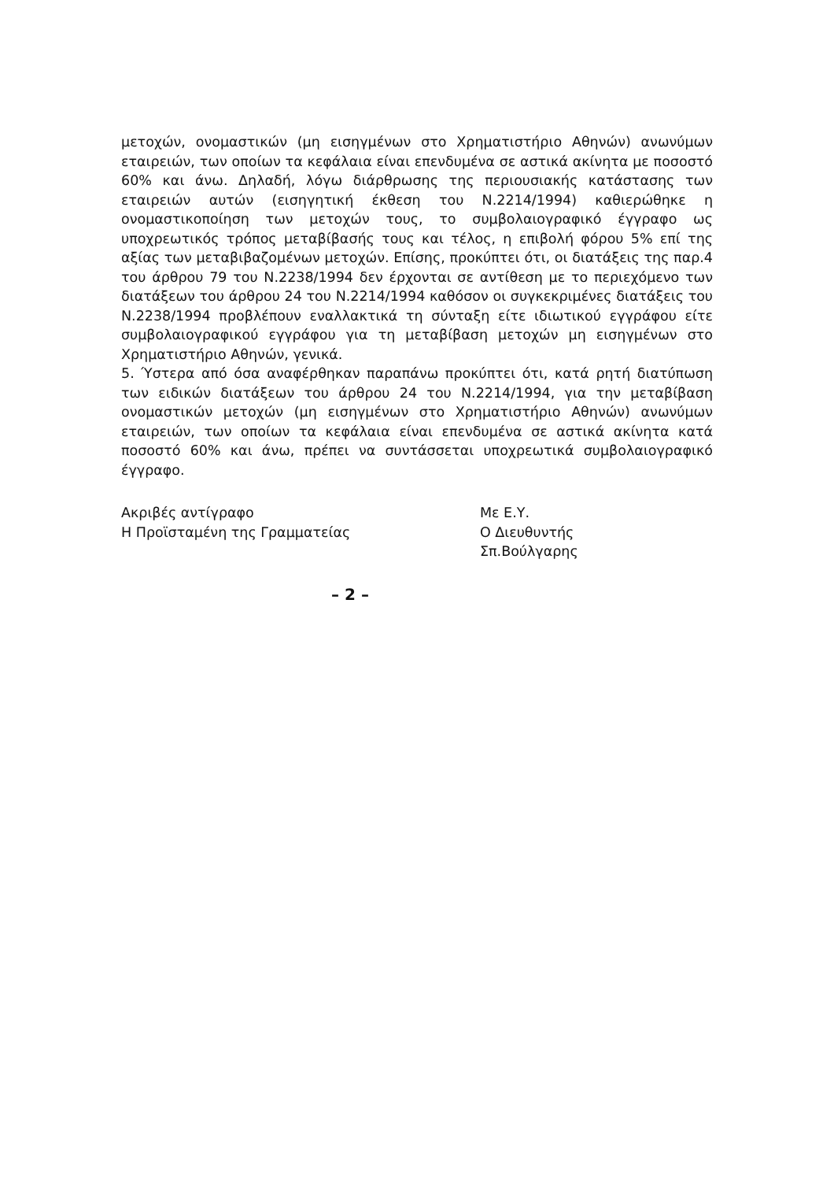μετοχών, ονομαστικών (μη εισηγμένων στο Χρηματιστήριο Αθηνών) ανωνύμων εταιρειών, των οποίων τα κεφάλαια είναι επενδυμένα σε αστικά ακίνητα με ποσοστό 60% και άνω. Δηλαδή, λόγω διάρθρωσης της περιουσιακής κατάστασης των εταιρειών αυτών (εισηγητική έκθεση του Ν.2214/1994) καθιερώθηκε η ονομαστικοποίηση των μετοχών τους, το συμβολαιογραφικό έγγραφο ως υποχρεωτικός τρόπος μεταβίβασής τους και τέλος, η επιβολή φόρου 5% επί της αξίας των μεταβιβαζομένων μετοχών. Επίσης, προκύπτει ότι, οι διατάξεις της παρ.4 του άρθρου 79 του Ν.2238/1994 δεν έρχονται σε αντίθεση με το περιεχόμενο των διατάξεων του άρθρου 24 του Ν.2214/1994 καθόσον οι συγκεκριμένες διατάξεις του Ν.2238/1994 προβλέπουν εναλλακτικά τη σύνταξη είτε ιδιωτικού εγγράφου είτε συμβολαιογραφικού εγγράφου για τη μεταβίβαση μετοχών μη εισηγμένων στο Χρηματιστήριο Αθηνών, γενικά.
5. Ύστερα από όσα αναφέρθηκαν παραπάνω προκύπτει ότι, κατά ρητή διατύπωση των ειδικών διατάξεων του άρθρου 24 του Ν.2214/1994, για την μεταβίβαση ονομαστικών μετοχών (μη εισηγμένων στο Χρηματιστήριο Αθηνών) ανωνύμων εταιρειών, των οποίων τα κεφάλαια είναι επενδυμένα σε αστικά ακίνητα κατά ποσοστό 60% και άνω, πρέπει να συντάσσεται υποχρεωτικά συμβολαιογραφικό έγγραφο.
Ακριβές αντίγραφο
Η Προϊσταμένη της Γραμματείας
Με Ε.Υ.
Ο Διευθυντής
Σπ.Βούλγαρης
– 2 –